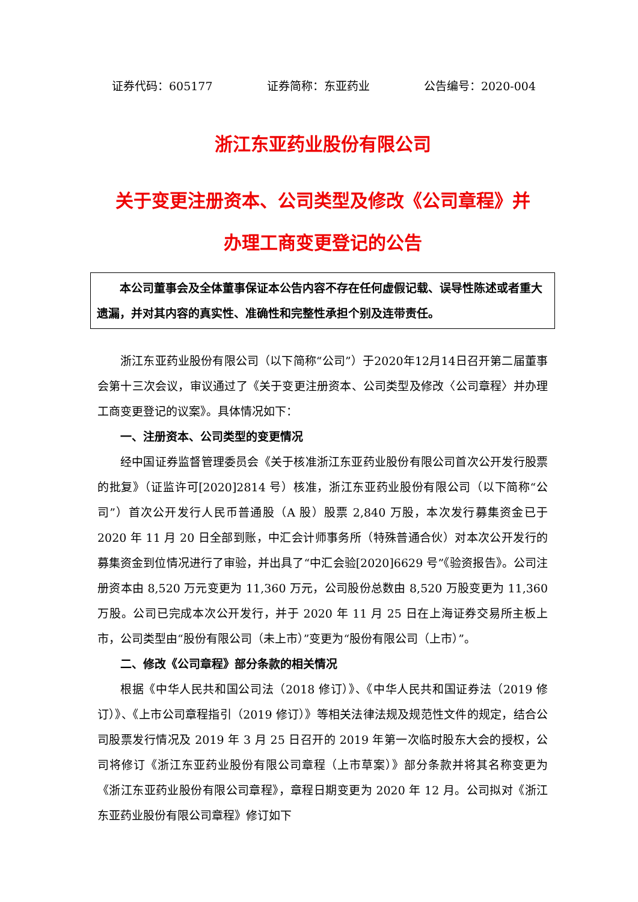证券代码：605177 证券简称：东亚药业 公告编号：2020-004
浙江东亚药业股份有限公司
关于变更注册资本、公司类型及修改《公司章程》并
办理工商变更登记的公告
本公司董事会及全体董事保证本公告内容不存在任何虚假记载、误导性陈述或者重大遗漏，并对其内容的真实性、准确性和完整性承担个别及连带责任。
浙江东亚药业股份有限公司（以下简称“公司”）于2020年12月14日召开第二届董事会第十三次会议，审议通过了《关于变更注册资本、公司类型及修改〈公司章程〉并办理工商变更登记的议案》。具体情况如下：
一、注册资本、公司类型的变更情况
经中国证券监督管理委员会《关于核准浙江东亚药业股份有限公司首次公开发行股票的批复》（证监许可[2020]2814 号）核准，浙江东亚药业股份有限公司（以下简称“公司”）首次公开发行人民币普通股（A 股）股票 2,840 万股，本次发行募集资金已于 2020 年 11 月 20 日全部到账，中汇会计师事务所（特殊普通合伙）对本次公开发行的募集资金到位情况进行了审验，并出具了“中汇会验[2020]6629 号”《验资报告》。公司注册资本由 8,520 万元变更为 11,360 万元，公司股份总数由 8,520 万股变更为 11,360 万股。公司已完成本次公开发行，并于 2020 年 11 月 25 日在上海证券交易所主板上市，公司类型由“股份有限公司（未上市）”变更为“股份有限公司（上市）”。
二、修改《公司章程》部分条款的相关情况
根据《中华人民共和国公司法（2018 修订）》、《中华人民共和国证券法（2019 修订）》、《上市公司章程指引（2019 修订）》等相关法律法规及规范性文件的规定，结合公司股票发行情况及 2019 年 3 月 25 日召开的 2019 年第一次临时股东大会的授权，公司将修订《浙江东亚药业股份有限公司章程（上市草案）》部分条款并将其名称变更为《浙江东亚药业股份有限公司章程》，章程日期变更为 2020 年 12 月。公司拟对《浙江东亚药业股份有限公司章程》修订如下